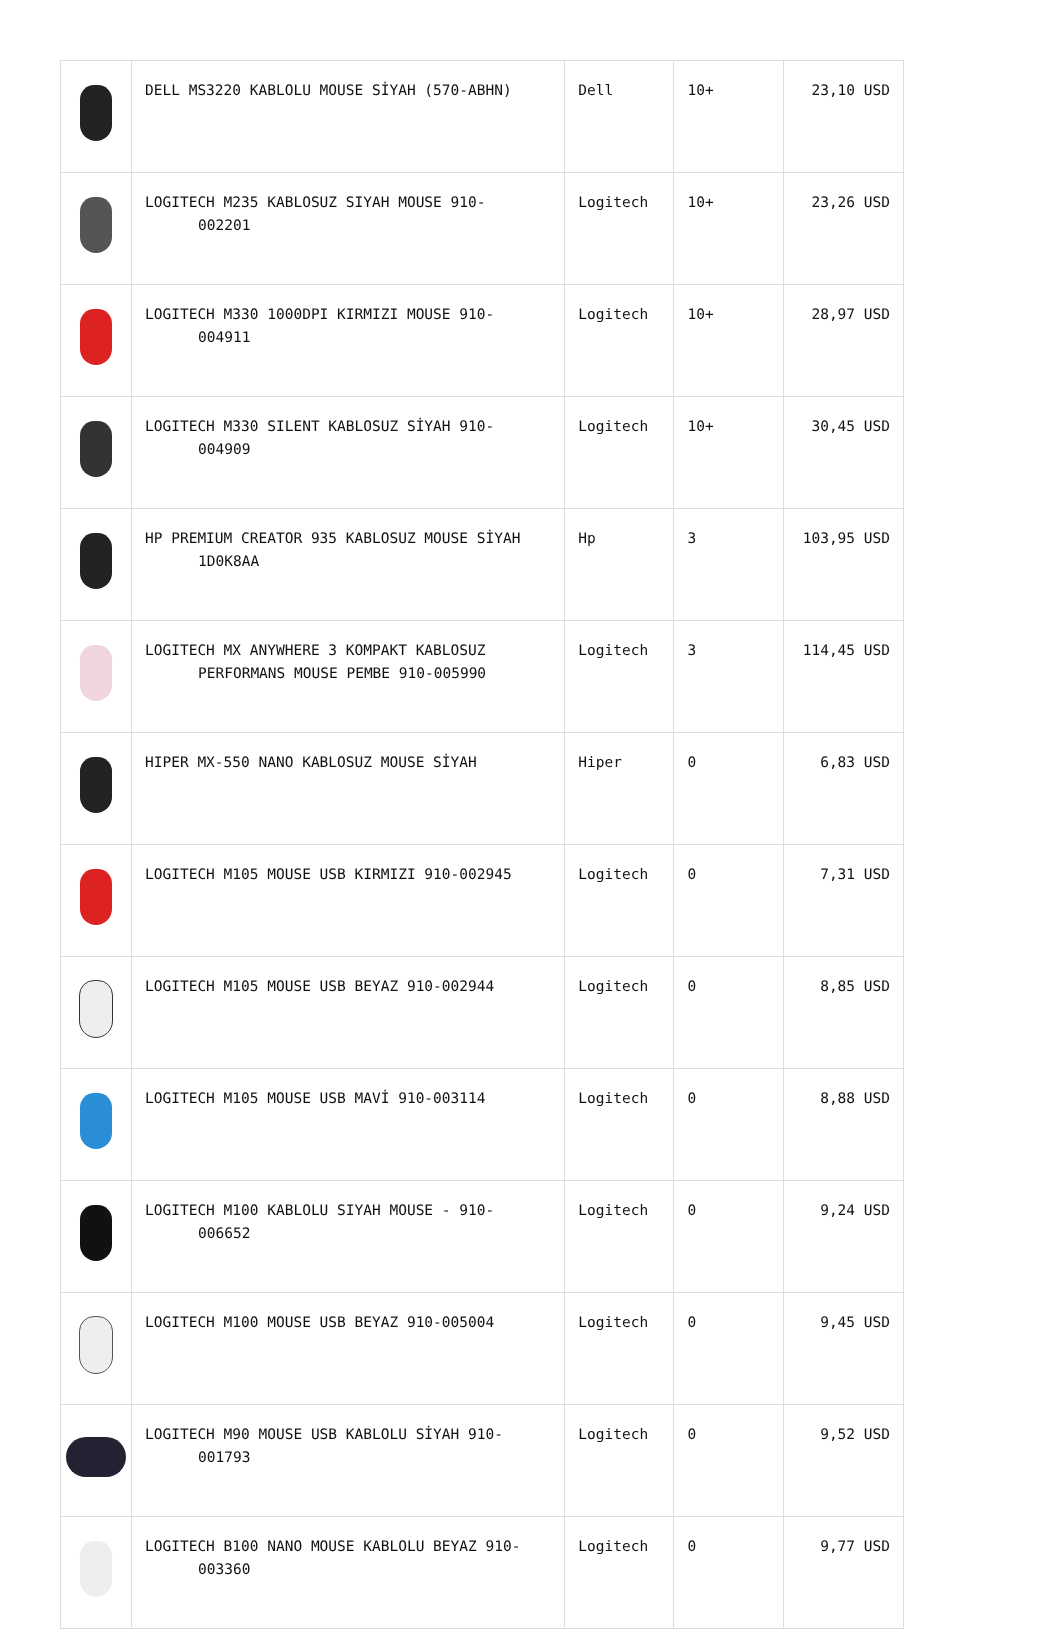| | DELL MS3220 KABLOLU MOUSE SİYAH (570-ABHN) | Dell | 10+ | 23,10 USD |
| | LOGITECH M235 KABLOSUZ SIYAH MOUSE 910- 002201 | Logitech | 10+ | 23,26 USD |
| | LOGITECH M330 1000DPI KIRMIZI MOUSE 910- 004911 | Logitech | 10+ | 28,97 USD |
| | LOGITECH M330 SILENT KABLOSUZ SİYAH 910- 004909 | Logitech | 10+ | 30,45 USD |
| | HP PREMIUM CREATOR 935 KABLOSUZ MOUSE SİYAH 1D0K8AA | Hp | 3 | 103,95 USD |
| | LOGITECH MX ANYWHERE 3 KOMPAKT KABLOSUZ PERFORMANS MOUSE PEMBE 910-005990 | Logitech | 3 | 114,45 USD |
| | HIPER MX-550 NANO KABLOSUZ MOUSE SİYAH | Hiper | 0 | 6,83 USD |
| | LOGITECH M105 MOUSE USB KIRMIZI 910-002945 | Logitech | 0 | 7,31 USD |
| | LOGITECH M105 MOUSE USB BEYAZ 910-002944 | Logitech | 0 | 8,85 USD |
| | LOGITECH M105 MOUSE USB MAVİ 910-003114 | Logitech | 0 | 8,88 USD |
| | LOGITECH M100 KABLOLU SIYAH MOUSE - 910- 006652 | Logitech | 0 | 9,24 USD |
| | LOGITECH M100 MOUSE USB BEYAZ 910-005004 | Logitech | 0 | 9,45 USD |
| | LOGITECH M90 MOUSE USB KABLOLU SİYAH 910- 001793 | Logitech | 0 | 9,52 USD |
| | LOGITECH B100 NANO MOUSE KABLOLU BEYAZ 910- 003360 | Logitech | 0 | 9,77 USD |